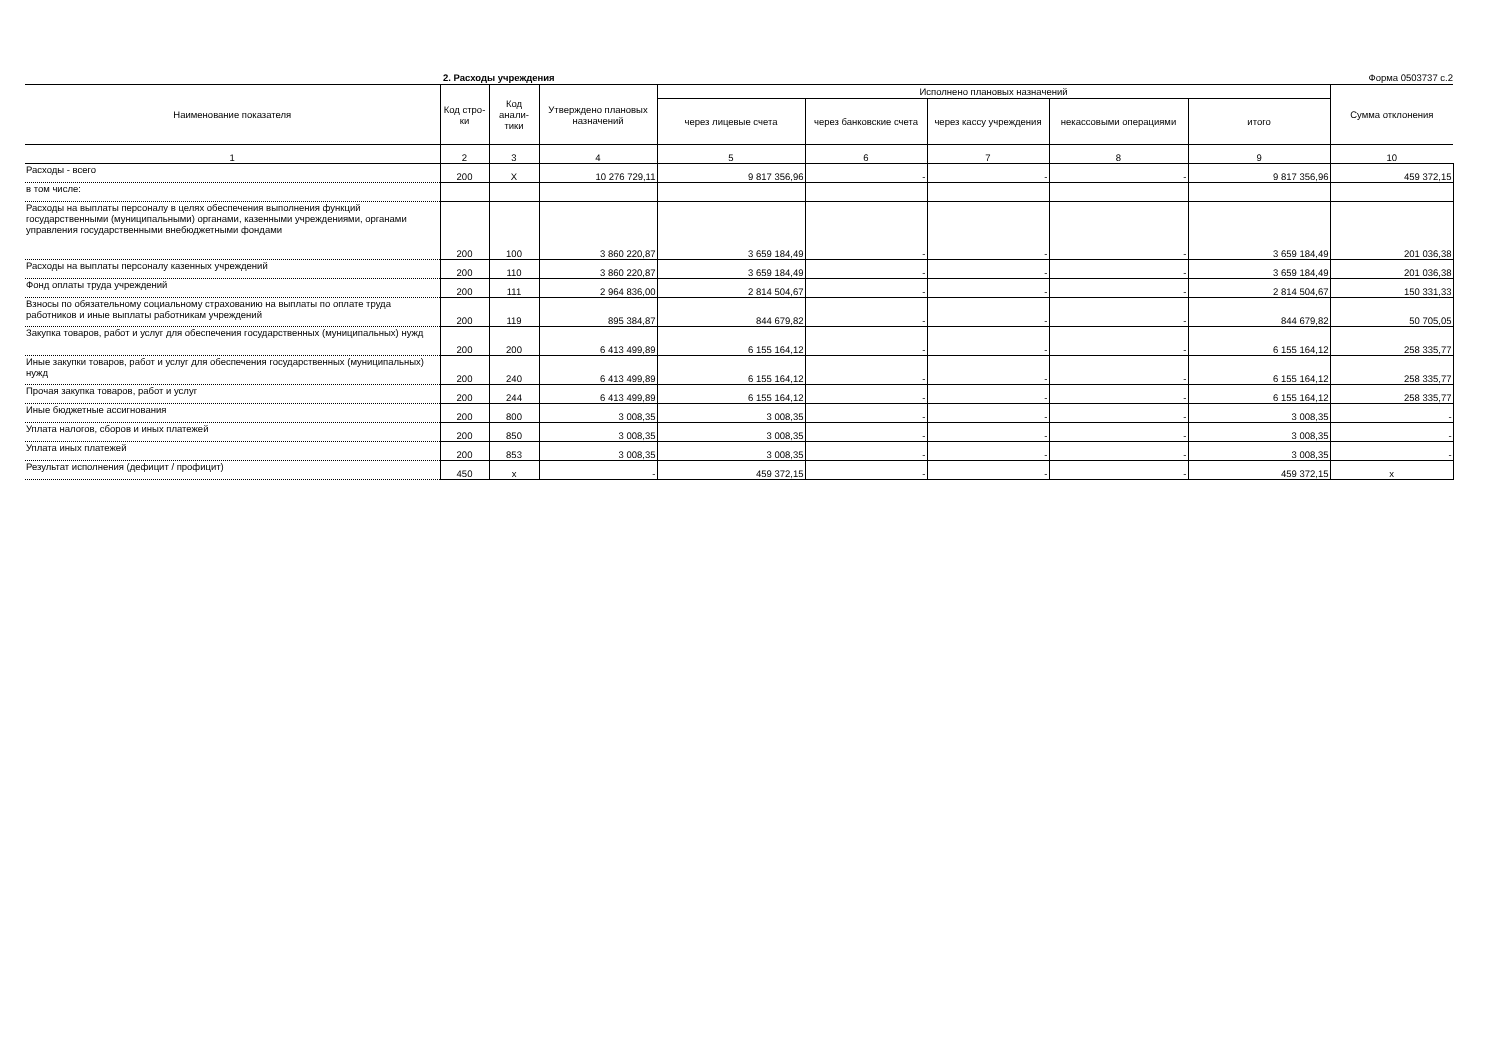2. Расходы учреждения Форма 0503737 с.2
| Наименование показателя | Код стро-ки | Код анали-тики | Утверждено плановых назначений | Исполнено плановых назначений | | | | | Сумма отклонения |
| --- | --- | --- | --- | --- | --- | --- | --- | --- | --- |
| | | | | через лицевые счета | через банковские счета | через кассу учреждения | некассовыми операциями | итого | |
| 1 | 2 | 3 | 4 | 5 | 6 | 7 | 8 | 9 | 10 |
| Расходы - всего | 200 | X | 10 276 729,11 | 9 817 356,96 | - | - | - | 9 817 356,96 | 459 372,15 |
| в том числе: | | | | | | | | | |
| Расходы на выплаты персоналу в целях обеспечения выполнения функций государственными (муниципальными) органами, казенными учреждениями, органами управления государственными внебюджетными фондами | 200 | 100 | 3 860 220,87 | 3 659 184,49 | - | - | - | 3 659 184,49 | 201 036,38 |
| Расходы на выплаты персоналу казенных учреждений | 200 | 110 | 3 860 220,87 | 3 659 184,49 | - | - | - | 3 659 184,49 | 201 036,38 |
| Фонд оплаты труда учреждений | 200 | 111 | 2 964 836,00 | 2 814 504,67 | - | - | - | 2 814 504,67 | 150 331,33 |
| Взносы по обязательному социальному страхованию на выплаты по оплате труда работников и иные выплаты работникам учреждений | 200 | 119 | 895 384,87 | 844 679,82 | - | - | - | 844 679,82 | 50 705,05 |
| Закупка товаров, работ и услуг для обеспечения государственных (муниципальных) нужд | 200 | 200 | 6 413 499,89 | 6 155 164,12 | - | - | - | 6 155 164,12 | 258 335,77 |
| Иные закупки товаров, работ и услуг для обеспечения государственных (муниципальных) нужд | 200 | 240 | 6 413 499,89 | 6 155 164,12 | - | - | - | 6 155 164,12 | 258 335,77 |
| Прочая закупка товаров, работ и услуг | 200 | 244 | 6 413 499,89 | 6 155 164,12 | - | - | - | 6 155 164,12 | 258 335,77 |
| Иные бюджетные ассигнования | 200 | 800 | 3 008,35 | 3 008,35 | - | - | - | 3 008,35 | - |
| Уплата налогов, сборов и иных платежей | 200 | 850 | 3 008,35 | 3 008,35 | - | - | - | 3 008,35 | - |
| Уплата иных платежей | 200 | 853 | 3 008,35 | 3 008,35 | - | - | - | 3 008,35 | - |
| Результат исполнения (дефицит / профицит) | 450 | x | - | 459 372,15 | - | - | - | 459 372,15 | x |